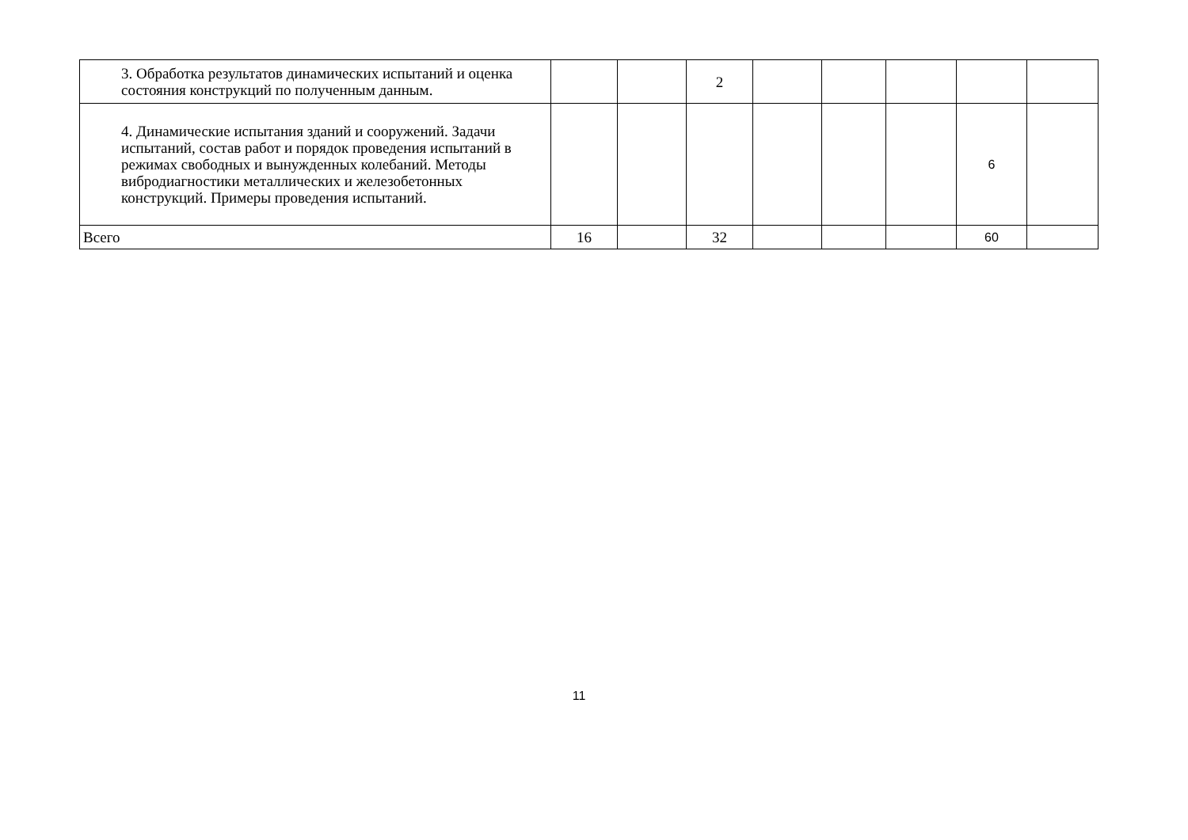| 3. Обработка результатов динамических испытаний и оценка состояния конструкций по полученным данным. | | | 2 | | | | | |
| 4. Динамические испытания зданий и сооружений. Задачи испытаний, состав работ и порядок проведения испытаний в режимах свободных и вынужденных колебаний. Методы вибродиагностики металлических и железобетонных конструкций. Примеры проведения испытаний. | | | | | | | 6 | |
| Всего | 16 | | 32 | | | | 60 | |
11